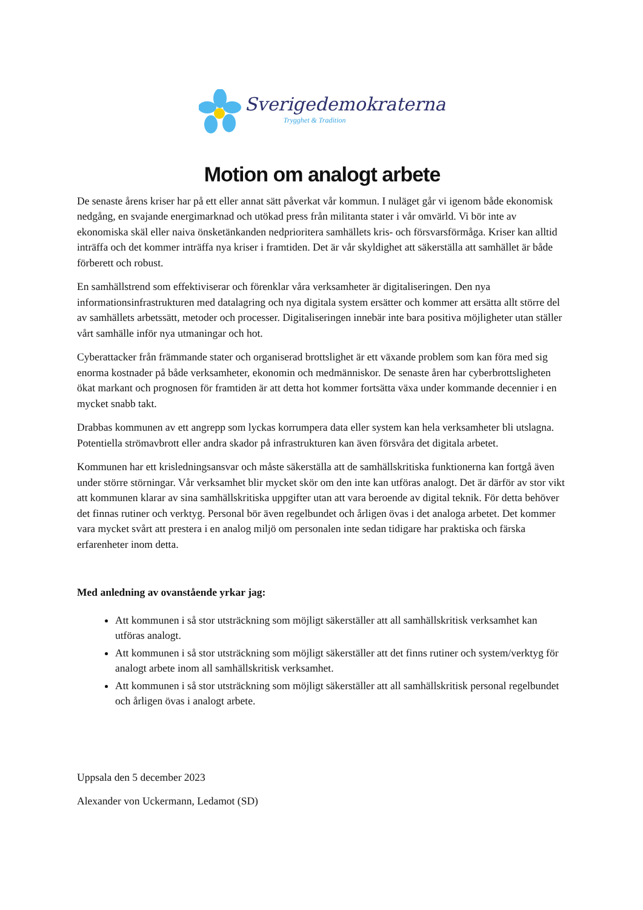Sverigedemokraterna
Trygghet & Tradition
Motion om analogt arbete
De senaste årens kriser har på ett eller annat sätt påverkat vår kommun. I nuläget går vi igenom både ekonomisk nedgång, en svajande energimarknad och utökad press från militanta stater i vår omvärld. Vi bör inte av ekonomiska skäl eller naiva önsketänkanden nedprioritera samhällets kris- och försvarsförmåga. Kriser kan alltid inträffa och det kommer inträffa nya kriser i framtiden. Det är vår skyldighet att säkerställa att samhället är både förberett och robust.
En samhällstrend som effektiviserar och förenklar våra verksamheter är digitaliseringen. Den nya informationsinfrastrukturen med datalagring och nya digitala system ersätter och kommer att ersätta allt större del av samhällets arbetssätt, metoder och processer. Digitaliseringen innebär inte bara positiva möjligheter utan ställer vårt samhälle inför nya utmaningar och hot.
Cyberattacker från främmande stater och organiserad brottslighet är ett växande problem som kan föra med sig enorma kostnader på både verksamheter, ekonomin och medmänniskor. De senaste åren har cyberbrottsligheten ökat markant och prognosen för framtiden är att detta hot kommer fortsätta växa under kommande decennier i en mycket snabb takt.
Drabbas kommunen av ett angrepp som lyckas korrumpera data eller system kan hela verksamheter bli utslagna. Potentiella strömavbrott eller andra skador på infrastrukturen kan även försvåra det digitala arbetet.
Kommunen har ett krisledningsansvar och måste säkerställa att de samhällskritiska funktionerna kan fortgå även under större störningar. Vår verksamhet blir mycket skör om den inte kan utföras analogt. Det är därför av stor vikt att kommunen klarar av sina samhällskritiska uppgifter utan att vara beroende av digital teknik. För detta behöver det finnas rutiner och verktyg. Personal bör även regelbundet och årligen övas i det analoga arbetet. Det kommer vara mycket svårt att prestera i en analog miljö om personalen inte sedan tidigare har praktiska och färska erfarenheter inom detta.
Med anledning av ovanstående yrkar jag:
Att kommunen i så stor utsträckning som möjligt säkerställer att all samhällskritisk verksamhet kan utföras analogt.
Att kommunen i så stor utsträckning som möjligt säkerställer att det finns rutiner och system/verktyg för analogt arbete inom all samhällskritisk verksamhet.
Att kommunen i så stor utsträckning som möjligt säkerställer att all samhällskritisk personal regelbundet och årligen övas i analogt arbete.
Uppsala den 5 december 2023
Alexander von Uckermann, Ledamot (SD)